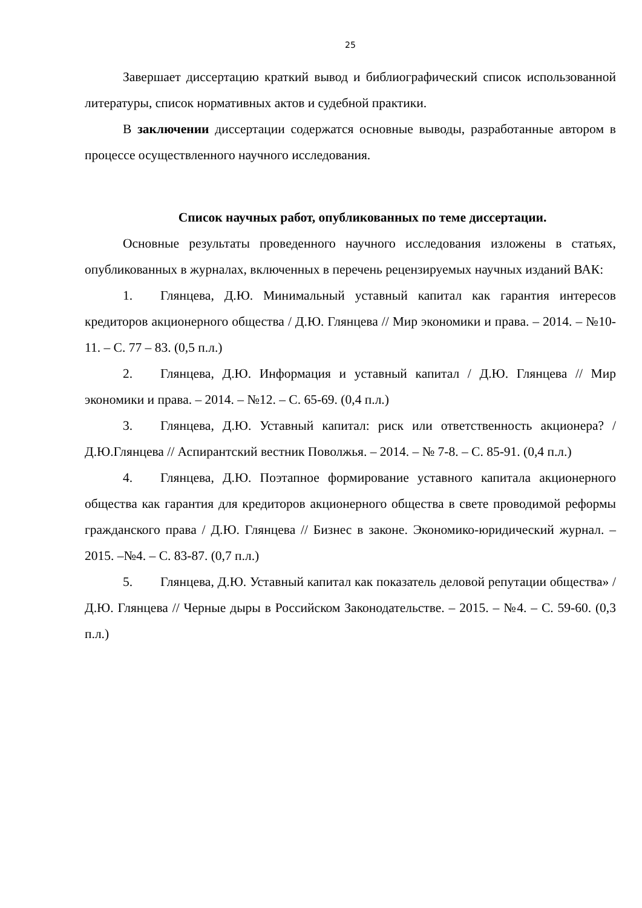25
Завершает диссертацию краткий вывод и библиографический список использованной литературы, список нормативных актов и судебной практики.
В заключении диссертации содержатся основные выводы, разработанные автором в процессе осуществленного научного исследования.
Список научных работ, опубликованных по теме диссертации.
Основные результаты проведенного научного исследования изложены в статьях, опубликованных в журналах, включенных в перечень рецензируемых научных изданий ВАК:
1. Глянцева, Д.Ю. Минимальный уставный капитал как гарантия интересов кредиторов акционерного общества / Д.Ю. Глянцева // Мир экономики и права. – 2014. – №10-11. – С. 77 – 83. (0,5 п.л.)
2. Глянцева, Д.Ю. Информация и уставный капитал / Д.Ю. Глянцева // Мир экономики и права. – 2014. – №12. – С. 65-69. (0,4 п.л.)
3. Глянцева, Д.Ю. Уставный капитал: риск или ответственность акционера? / Д.Ю.Глянцева // Аспирантский вестник Поволжья. – 2014. – № 7-8. – С. 85-91. (0,4 п.л.)
4. Глянцева, Д.Ю. Поэтапное формирование уставного капитала акционерного общества как гарантия для кредиторов акционерного общества в свете проводимой реформы гражданского права / Д.Ю. Глянцева // Бизнес в законе. Экономико-юридический журнал. – 2015. –№4. – С. 83-87. (0,7 п.л.)
5. Глянцева, Д.Ю. Уставный капитал как показатель деловой репутации общества» / Д.Ю. Глянцева // Черные дыры в Российском Законодательстве. – 2015. – №4. – С. 59-60. (0,3 п.л.)